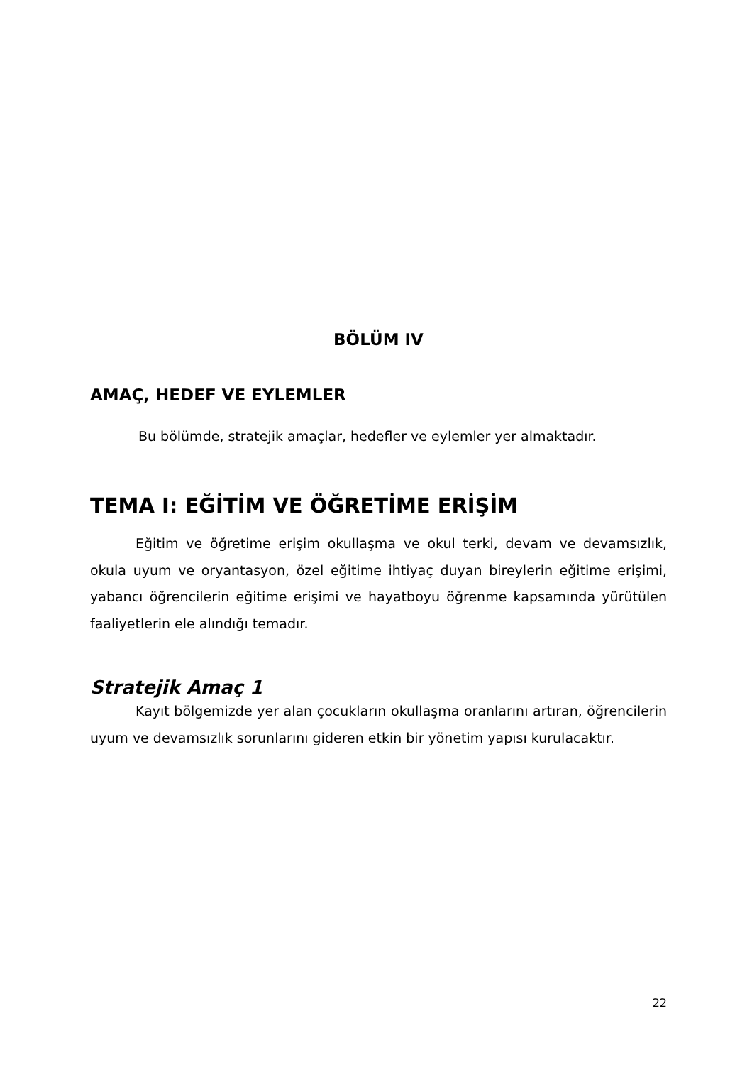BÖLÜM IV
AMAÇ, HEDEF VE EYLEMLER
Bu bölümde, stratejik amaçlar, hedefler ve eylemler yer almaktadır.
TEMA I: EĞİTİM VE ÖĞRETİME ERİŞİM
Eğitim ve öğretime erişim okullaşma ve okul terki, devam ve devamsızlık, okula uyum ve oryantasyon, özel eğitime ihtiyaç duyan bireylerin eğitime erişimi, yabancı öğrencilerin eğitime erişimi ve hayatboyu öğrenme kapsamında yürütülen faaliyetlerin ele alındığı temadır.
Stratejik Amaç 1
Kayıt bölgemizde yer alan çocukların okullaşma oranlarını artıran, öğrencilerin uyum ve devamsızlık sorunlarını gideren etkin bir yönetim yapısı kurulacaktır.
22